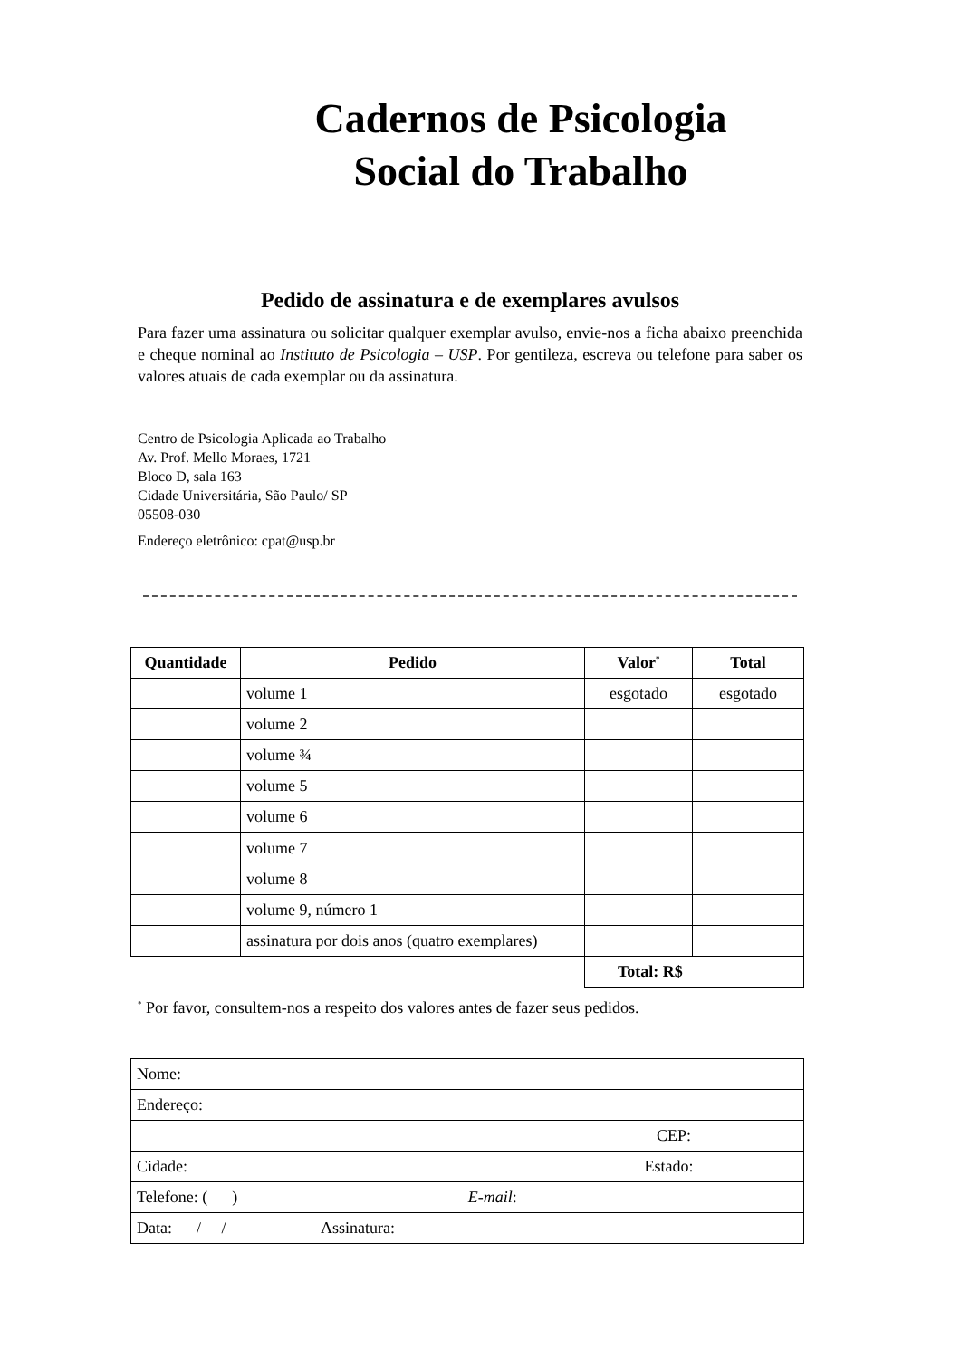Cadernos de Psicologia
Social do Trabalho
Pedido de assinatura e de exemplares avulsos
Para fazer uma assinatura ou solicitar qualquer exemplar avulso, envie-nos a ficha abaixo preenchida e cheque nominal ao Instituto de Psicologia – USP. Por gentileza, escreva ou telefone para saber os valores atuais de cada exemplar ou da assinatura.
Centro de Psicologia Aplicada ao Trabalho
Av. Prof. Mello Moraes, 1721
Bloco D, sala 163
Cidade Universitária, São Paulo/ SP
05508-030
Endereço eletrônico: cpat@usp.br
| Quantidade | Pedido | Valor<sup>*</sup> | Total |
| --- | --- | --- | --- |
| | volume 1 | esgotado | esgotado |
| | volume 2 | | |
| | volume ¾ | | |
| | volume 5 | | |
| | volume 6 | | |
| | volume 7 volume 8 | | |
| | volume 9, número 1 | | |
| | assinatura por dois anos (quatro exemplares) | | |
| | | Total: R$ | |
<sup>*</sup> Por favor, consultem-nos a respeito dos valores antes de fazer seus pedidos.
| Nome: |
| Endereço: |
| CEP: |
| Cidade: Estado: |
| Telefone: ( ) E-mail : |
| Data: / / Assinatura: |